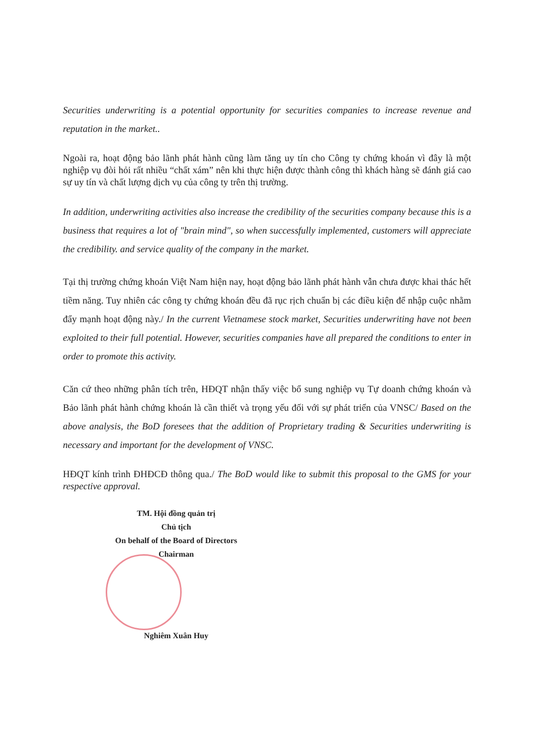Securities underwriting is a potential opportunity for securities companies to increase revenue and reputation in the market..
Ngoài ra, hoạt động bảo lãnh phát hành cũng làm tăng uy tín cho Công ty chứng khoán vì đây là một nghiệp vụ đòi hỏi rất nhiều “chất xám” nên khi thực hiện được thành công thì khách hàng sẽ đánh giá cao sự uy tín và chất lượng dịch vụ của công ty trên thị trường.
In addition, underwriting activities also increase the credibility of the securities company because this is a business that requires a lot of "brain mind", so when successfully implemented, customers will appreciate the credibility. and service quality of the company in the market.
Tại thị trường chứng khoán Việt Nam hiện nay, hoạt động bảo lãnh phát hành vẫn chưa được khai thác hết tiềm năng. Tuy nhiên các công ty chứng khoán đều đã rục rịch chuẩn bị các điều kiện để nhập cuộc nhằm đẩy mạnh hoạt động này./ In the current Vietnamese stock market, Securities underwriting have not been exploited to their full potential. However, securities companies have all prepared the conditions to enter in order to promote this activity.
Căn cứ theo những phân tích trên, HĐQT nhận thấy việc bổ sung nghiệp vụ Tự doanh chứng khoán và Bảo lãnh phát hành chứng khoán là cần thiết và trọng yếu đối với sự phát triển của VNSC/ Based on the above analysis, the BoD foresees that the addition of Proprietary trading & Securities underwriting is necessary and important for the development of VNSC.
HĐQT kính trình ĐHĐCĐ thông qua./ The BoD would like to submit this proposal to the GMS for your respective approval.
TM. Hội đồng quản trị
Chủ tịch
On behalf of the Board of Directors
Chairman
Nghiêm Xuân Huy